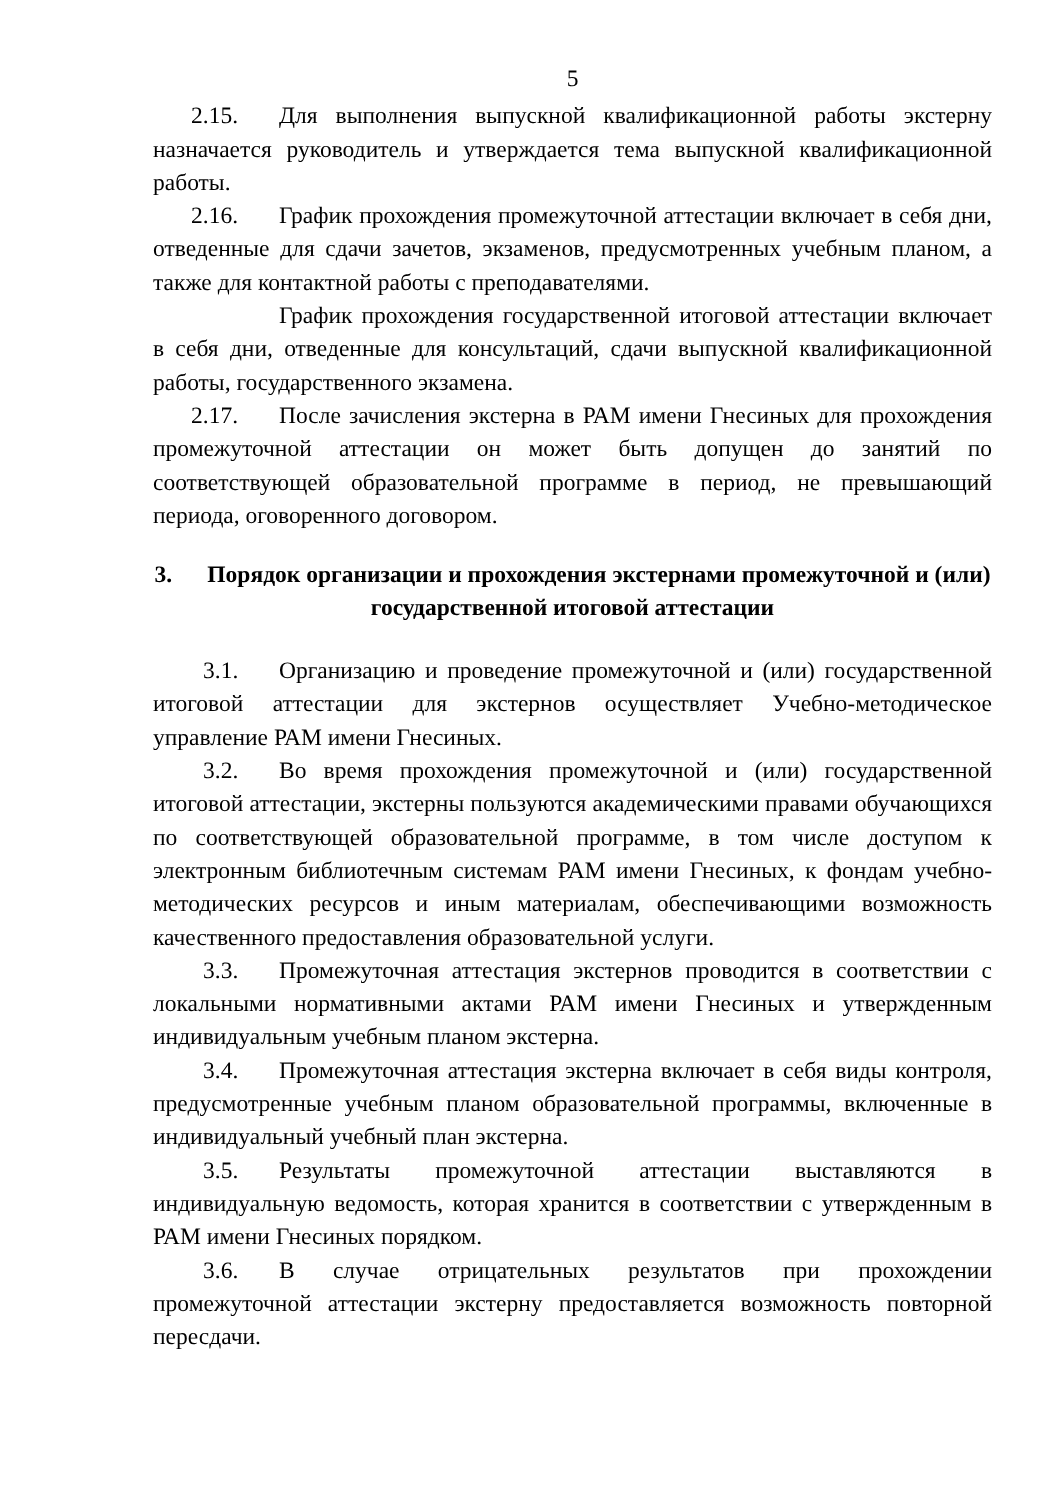5
2.15. Для выполнения выпускной квалификационной работы экстерну назначается руководитель и утверждается тема выпускной квалификационной работы.
2.16. График прохождения промежуточной аттестации включает в себя дни, отведенные для сдачи зачетов, экзаменов, предусмотренных учебным планом, а также для контактной работы с преподавателями.
График прохождения государственной итоговой аттестации включает в себя дни, отведенные для консультаций, сдачи выпускной квалификационной работы, государственного экзамена.
2.17. После зачисления экстерна в РАМ имени Гнесиных для прохождения промежуточной аттестации он может быть допущен до занятий по соответствующей образовательной программе в период, не превышающий периода, оговоренного договором.
3. Порядок организации и прохождения экстернами промежуточной и (или) государственной итоговой аттестации
3.1. Организацию и проведение промежуточной и (или) государственной итоговой аттестации для экстернов осуществляет Учебно-методическое управление РАМ имени Гнесиных.
3.2. Во время прохождения промежуточной и (или) государственной итоговой аттестации, экстерны пользуются академическими правами обучающихся по соответствующей образовательной программе, в том числе доступом к электронным библиотечным системам РАМ имени Гнесиных, к фондам учебно-методических ресурсов и иным материалам, обеспечивающими возможность качественного предоставления образовательной услуги.
3.3. Промежуточная аттестация экстернов проводится в соответствии с локальными нормативными актами РАМ имени Гнесиных и утвержденным индивидуальным учебным планом экстерна.
3.4. Промежуточная аттестация экстерна включает в себя виды контроля, предусмотренные учебным планом образовательной программы, включенные в индивидуальный учебный план экстерна.
3.5. Результаты промежуточной аттестации выставляются в индивидуальную ведомость, которая хранится в соответствии с утвержденным в РАМ имени Гнесиных порядком.
3.6. В случае отрицательных результатов при прохождении промежуточной аттестации экстерну предоставляется возможность повторной пересдачи.